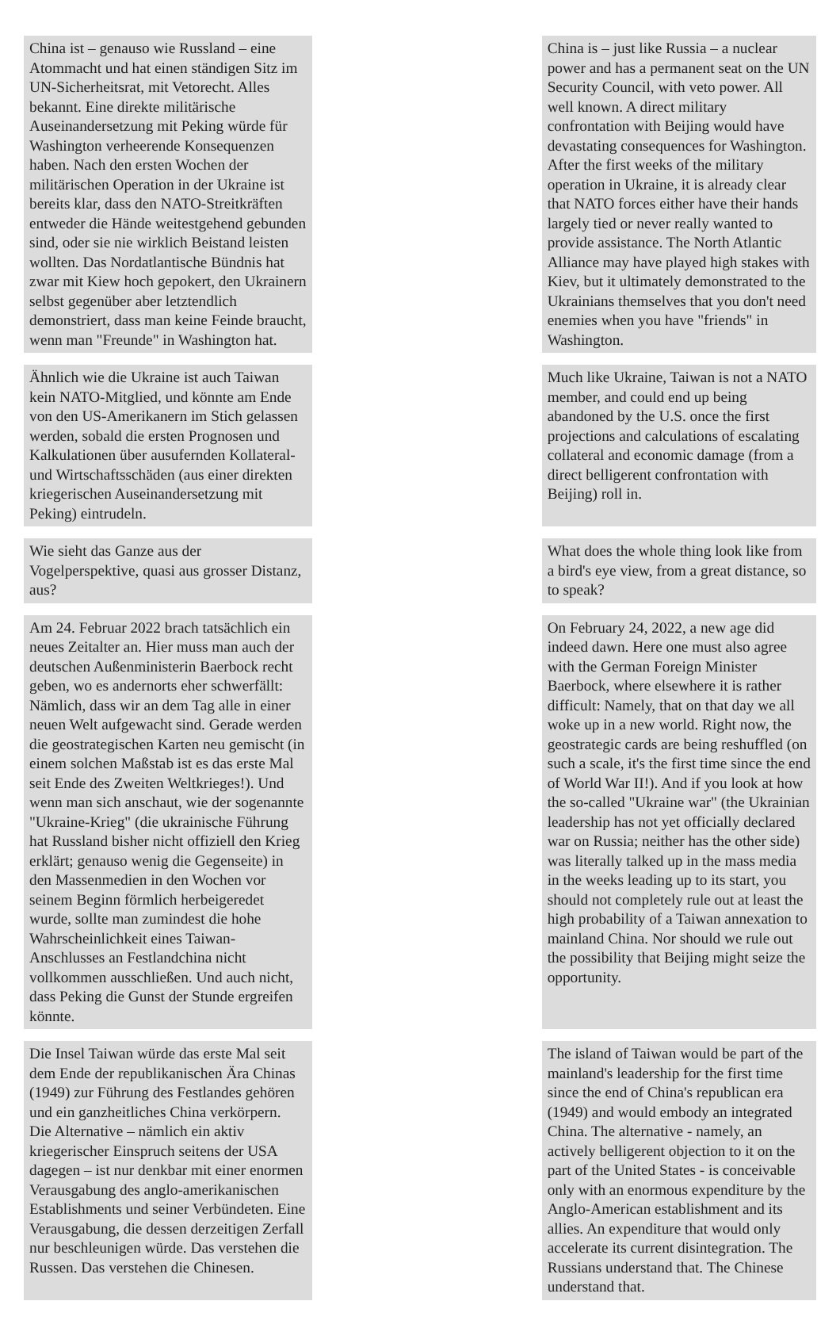| China ist – genauso wie Russland – eine Atommacht und hat einen ständigen Sitz im UN-Sicherheitsrat, mit Vetorecht. Alles bekannt. Eine direkte militärische Auseinandersetzung mit Peking würde für Washington verheerende Konsequenzen haben. Nach den ersten Wochen der militärischen Operation in der Ukraine ist bereits klar, dass den NATO-Streitkräften entweder die Hände weitestgehend gebunden sind, oder sie nie wirklich Beistand leisten wollten. Das Nordatlantische Bündnis hat zwar mit Kiew hoch gepokert, den Ukrainern selbst gegenüber aber letztendlich demonstriert, dass man keine Feinde braucht, wenn man "Freunde" in Washington hat. | | China is – just like Russia – a nuclear power and has a permanent seat on the UN Security Council, with veto power. All well known. A direct military confrontation with Beijing would have devastating consequences for Washington. After the first weeks of the military operation in Ukraine, it is already clear that NATO forces either have their hands largely tied or never really wanted to provide assistance. The North Atlantic Alliance may have played high stakes with Kiev, but it ultimately demonstrated to the Ukrainians themselves that you don't need enemies when you have "friends" in Washington. |
| Ähnlich wie die Ukraine ist auch Taiwan kein NATO-Mitglied, und könnte am Ende von den US-Amerikanern im Stich gelassen werden, sobald die ersten Prognosen und Kalkulationen über ausufernden Kollateral- und Wirtschaftsschäden (aus einer direkten kriegerischen Auseinandersetzung mit Peking) eintrudeln. | | Much like Ukraine, Taiwan is not a NATO member, and could end up being abandoned by the U.S. once the first projections and calculations of escalating collateral and economic damage (from a direct belligerent confrontation with Beijing) roll in. |
| Wie sieht das Ganze aus der Vogelperspektive, quasi aus grosser Distanz, aus? | | What does the whole thing look like from a bird's eye view, from a great distance, so to speak? |
| Am 24. Februar 2022 brach tatsächlich ein neues Zeitalter an. Hier muss man auch der deutschen Außenministerin Baerbock recht geben, wo es andernorts eher schwerfällt: Nämlich, dass wir an dem Tag alle in einer neuen Welt aufgewacht sind. Gerade werden die geostrategischen Karten neu gemischt (in einem solchen Maßstab ist es das erste Mal seit Ende des Zweiten Weltkrieges!). Und wenn man sich anschaut, wie der sogenannte "Ukraine-Krieg" (die ukrainische Führung hat Russland bisher nicht offiziell den Krieg erklärt; genauso wenig die Gegenseite) in den Massenmedien in den Wochen vor seinem Beginn förmlich herbeigeredet wurde, sollte man zumindest die hohe Wahrscheinlichkeit eines Taiwan-Anschlusses an Festlandchina nicht vollkommen ausschließen. Und auch nicht, dass Peking die Gunst der Stunde ergreifen könnte. | | On February 24, 2022, a new age did indeed dawn. Here one must also agree with the German Foreign Minister Baerbock, where elsewhere it is rather difficult: Namely, that on that day we all woke up in a new world. Right now, the geostrategic cards are being reshuffled (on such a scale, it's the first time since the end of World War II!). And if you look at how the so-called "Ukraine war" (the Ukrainian leadership has not yet officially declared war on Russia; neither has the other side) was literally talked up in the mass media in the weeks leading up to its start, you should not completely rule out at least the high probability of a Taiwan annexation to mainland China. Nor should we rule out the possibility that Beijing might seize the opportunity. |
| Die Insel Taiwan würde das erste Mal seit dem Ende der republikanischen Ära Chinas (1949) zur Führung des Festlandes gehören und ein ganzheitliches China verkörpern. Die Alternative – nämlich ein aktiv kriegerischer Einspruch seitens der USA dagegen – ist nur denkbar mit einer enormen Verausgabung des anglo-amerikanischen Establishments und seiner Verbündeten. Eine Verausgabung, die dessen derzeitigen Zerfall nur beschleunigen würde. Das verstehen die Russen. Das verstehen die Chinesen. | | The island of Taiwan would be part of the mainland's leadership for the first time since the end of China's republican era (1949) and would embody an integrated China. The alternative - namely, an actively belligerent objection to it on the part of the United States - is conceivable only with an enormous expenditure by the Anglo-American establishment and its allies. An expenditure that would only accelerate its current disintegration. The Russians understand that. The Chinese understand that. |